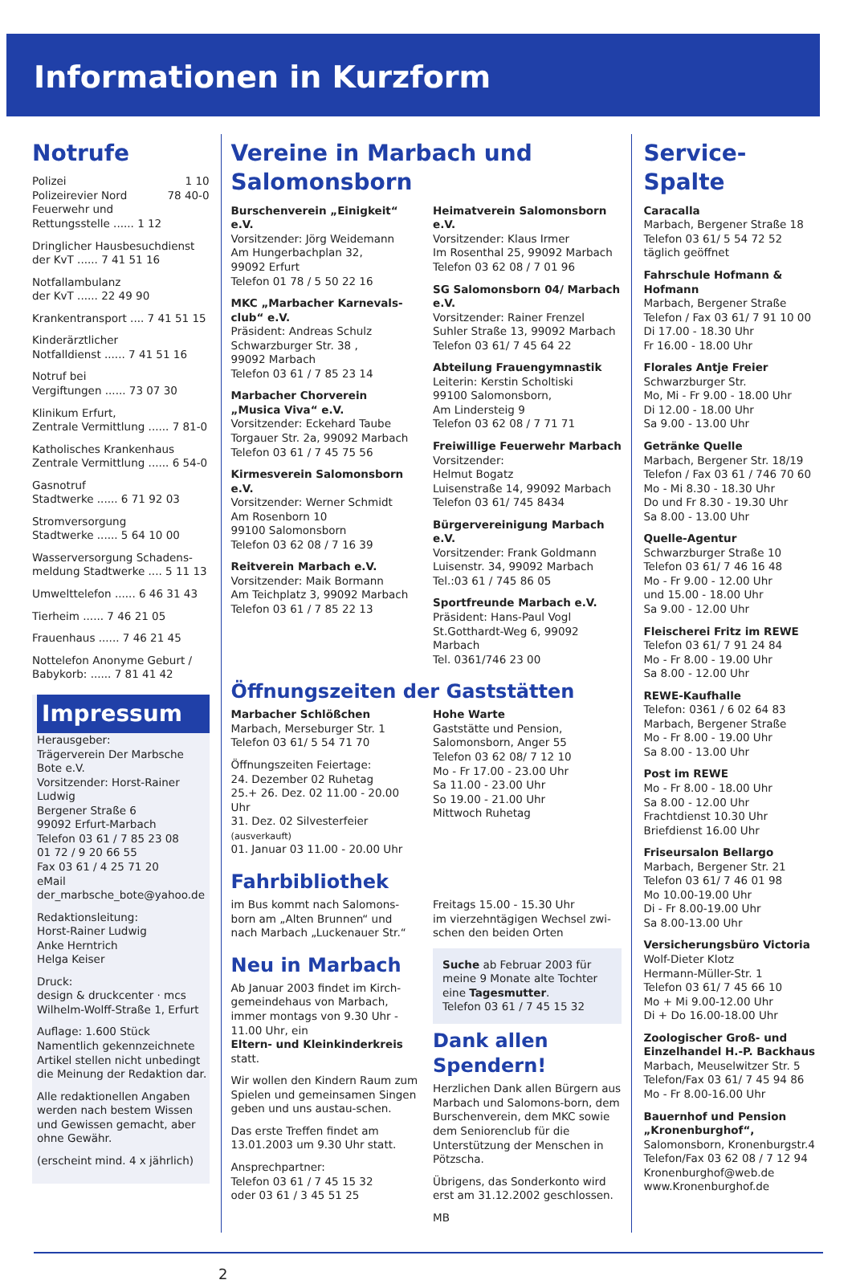Informationen in Kurzform
Notrufe
Polizei 1 10
Polizeirevier Nord 78 40-0
Feuerwehr und
Rettungsstelle ...... 1 12
Dringlicher Hausbesuchdienst
der KvT ...... 7 41 51 16
Notfallambulanz
der KvT ...... 22 49 90
Krankentransport .... 7 41 51 15
Kinderärztlicher
Notfalldienst ...... 7 41 51 16
Notruf bei
Vergiftungen ...... 73 07 30
Klinikum Erfurt,
Zentrale Vermittlung ...... 7 81-0
Katholisches Krankenhaus
Zentrale Vermittlung ...... 6 54-0
Gasnotruf
Stadtwerke ...... 6 71 92 03
Stromversorgung
Stadtwerke ...... 5 64 10 00
Wasserversorgung Schadens-
meldung Stadtwerke .... 5 11 13
Umwelttelefon ...... 6 46 31 43
Tierheim ...... 7 46 21 05
Frauenhaus ...... 7 46 21 45
Nottelefon Anonyme Geburt /
Babykorb: ...... 7 81 41 42
Impressum
Herausgeber:
Trägerverein Der Marbsche Bote e.V.
Vorsitzender: Horst-Rainer Ludwig
Bergener Straße 6
99092 Erfurt-Marbach
Telefon 03 61 / 7 85 23 08
01 72 / 9 20 66 55
Fax 03 61 / 4 25 71 20
eMail
der_marbsche_bote@yahoo.de
Redaktionsleitung:
Horst-Rainer Ludwig
Anke Herntrich
Helga Keiser
Druck:
design & druckcenter · mcs
Wilhelm-Wolff-Straße 1, Erfurt
Auflage: 1.600 Stück
Namentlich gekennzeichnete Artikel stellen nicht unbedingt die Meinung der Redaktion dar.
Alle redaktionellen Angaben werden nach bestem Wissen und Gewissen gemacht, aber ohne Gewähr.
(erscheint mind. 4 x jährlich)
Vereine in Marbach und Salomonsborn
Burschenverein „Einigkeit“ e.V.
Vorsitzender: Jörg Weidemann
Am Hungerbachplan 32,
99092 Erfurt
Telefon 01 78 / 5 50 22 16
MKC „Marbacher Karnevals-club“ e.V.
Präsident: Andreas Schulz
Schwarzburger Str. 38 ,
99092 Marbach
Telefon 03 61 / 7 85 23 14
Marbacher Chorverein „Musica Viva“ e.V.
Vorsitzender: Eckehard Taube
Torgauer Str. 2a, 99092 Marbach
Telefon 03 61 / 7 45 75 56
Kirmesverein Salomonsborn e.V.
Vorsitzender: Werner Schmidt
Am Rosenborn 10
99100 Salomonsborn
Telefon 03 62 08 / 7 16 39
Reitverein Marbach e.V.
Vorsitzender: Maik Bormann
Am Teichplatz 3, 99092 Marbach
Telefon 03 61 / 7 85 22 13
Heimatverein Salomonsborn e.V.
Vorsitzender: Klaus Irmer
Im Rosenthal 25, 99092 Marbach
Telefon 03 62 08 / 7 01 96
SG Salomonsborn 04/ Marbach e.V.
Vorsitzender: Rainer Frenzel
Suhler Straße 13, 99092 Marbach
Telefon 03 61/ 7 45 64 22
Abteilung Frauengymnastik
Leiterin: Kerstin Scholtiski
99100 Salomonsborn,
Am Lindersteig 9
Telefon 03 62 08 / 7 71 71
Freiwillige Feuerwehr Marbach
Vorsitzender:
Helmut Bogatz
Luisenstraße 14, 99092 Marbach
Telefon 03 61/ 745 8434
Bürgervereinigung Marbach e.V.
Vorsitzender: Frank Goldmann
Luisenstr. 34, 99092 Marbach
Tel.:03 61 / 745 86 05
Sportfreunde Marbach e.V.
Präsident: Hans-Paul Vogl
St.Gotthardt-Weg 6, 99092 Marbach
Tel. 0361/746 23 00
Öffnungszeiten der Gaststätten
Marbacher Schlößchen
Marbach, Merseburger Str. 1
Telefon 03 61/ 5 54 71 70
Öffnungszeiten Feiertage:
24. Dezember 02 Ruhetag
25.+ 26. Dez. 02 11.00 - 20.00 Uhr
31. Dez. 02 Silvesterfeier (ausverkauft)
01. Januar 03 11.00 - 20.00 Uhr
Hohe Warte
Gaststätte und Pension,
Salomonsborn, Anger 55
Telefon 03 62 08/ 7 12 10
Mo - Fr 17.00 - 23.00 Uhr
Sa 11.00 - 23.00 Uhr
So 19.00 - 21.00 Uhr
Mittwoch Ruhetag
Fahrbibliothek
im Bus kommt nach Salomons-born am „Alten Brunnen“ und nach Marbach „Luckenauer Str.“
Freitags 15.00 - 15.30 Uhr
im vierzehntägigen Wechsel zwi-schen den beiden Orten
Neu in Marbach
Ab Januar 2003 findet im Kirch-gemeindehaus von Marbach, immer montags von 9.30 Uhr - 11.00 Uhr, ein
Eltern- und Kleinkinderkreis
statt.
Wir wollen den Kindern Raum zum Spielen und gemeinsamen Singen geben und uns austau-schen.
Das erste Treffen findet am 13.01.2003 um 9.30 Uhr statt.
Ansprechpartner:
Telefon 03 61 / 7 45 15 32
oder 03 61 / 3 45 51 25
Suche ab Februar 2003 für meine 9 Monate alte Tochter eine Tagesmutter.
Telefon 03 61 / 7 45 15 32
Dank allen Spendern!
Herzlichen Dank allen Bürgern aus Marbach und Salomons-born, dem Burschenverein, dem MKC sowie dem Seniorenclub für die Unterstützung der Menschen in Pötzscha.
Übrigens, das Sonderkonto wird erst am 31.12.2002 geschlossen.
MB
Service-Spalte
Caracalla
Marbach, Bergener Straße 18
Telefon 03 61/ 5 54 72 52
täglich geöffnet
Fahrschule Hofmann & Hofmann
Marbach, Bergener Straße
Telefon / Fax 03 61/ 7 91 10 00
Di 17.00 - 18.30 Uhr
Fr 16.00 - 18.00 Uhr
Florales Antje Freier
Schwarzburger Str.
Mo, Mi - Fr 9.00 - 18.00 Uhr
Di 12.00 - 18.00 Uhr
Sa 9.00 - 13.00 Uhr
Getränke Quelle
Marbach, Bergener Str. 18/19
Telefon / Fax 03 61 / 746 70 60
Mo - Mi 8.30 - 18.30 Uhr
Do und Fr 8.30 - 19.30 Uhr
Sa 8.00 - 13.00 Uhr
Quelle-Agentur
Schwarzburger Straße 10
Telefon 03 61/ 7 46 16 48
Mo - Fr 9.00 - 12.00 Uhr
und 15.00 - 18.00 Uhr
Sa 9.00 - 12.00 Uhr
Fleischerei Fritz im REWE
Telefon 03 61/ 7 91 24 84
Mo - Fr 8.00 - 19.00 Uhr
Sa 8.00 - 12.00 Uhr
REWE-Kaufhalle
Telefon: 0361 / 6 02 64 83
Marbach, Bergener Straße
Mo - Fr 8.00 - 19.00 Uhr
Sa 8.00 - 13.00 Uhr
Post im REWE
Mo - Fr 8.00 - 18.00 Uhr
Sa 8.00 - 12.00 Uhr
Frachtdienst 10.30 Uhr
Briefdienst 16.00 Uhr
Friseursalon Bellargo
Marbach, Bergener Str. 21
Telefon 03 61/ 7 46 01 98
Mo 10.00-19.00 Uhr
Di - Fr 8.00-19.00 Uhr
Sa 8.00-13.00 Uhr
Versicherungsbüro Victoria
Wolf-Dieter Klotz
Hermann-Müller-Str. 1
Telefon 03 61/ 7 45 66 10
Mo + Mi 9.00-12.00 Uhr
Di + Do 16.00-18.00 Uhr
Zoologischer Groß- und Einzelhandel H.-P. Backhaus
Marbach, Meuselwitzer Str. 5
Telefon/Fax 03 61/ 7 45 94 86
Mo - Fr 8.00-16.00 Uhr
Bauernhof und Pension „Kronenburghof“,
Salomonsborn, Kronenburgstr.4
Telefon/Fax 03 62 08 / 7 12 94
Kronenburghof@web.de
www.Kronenburghof.de
2